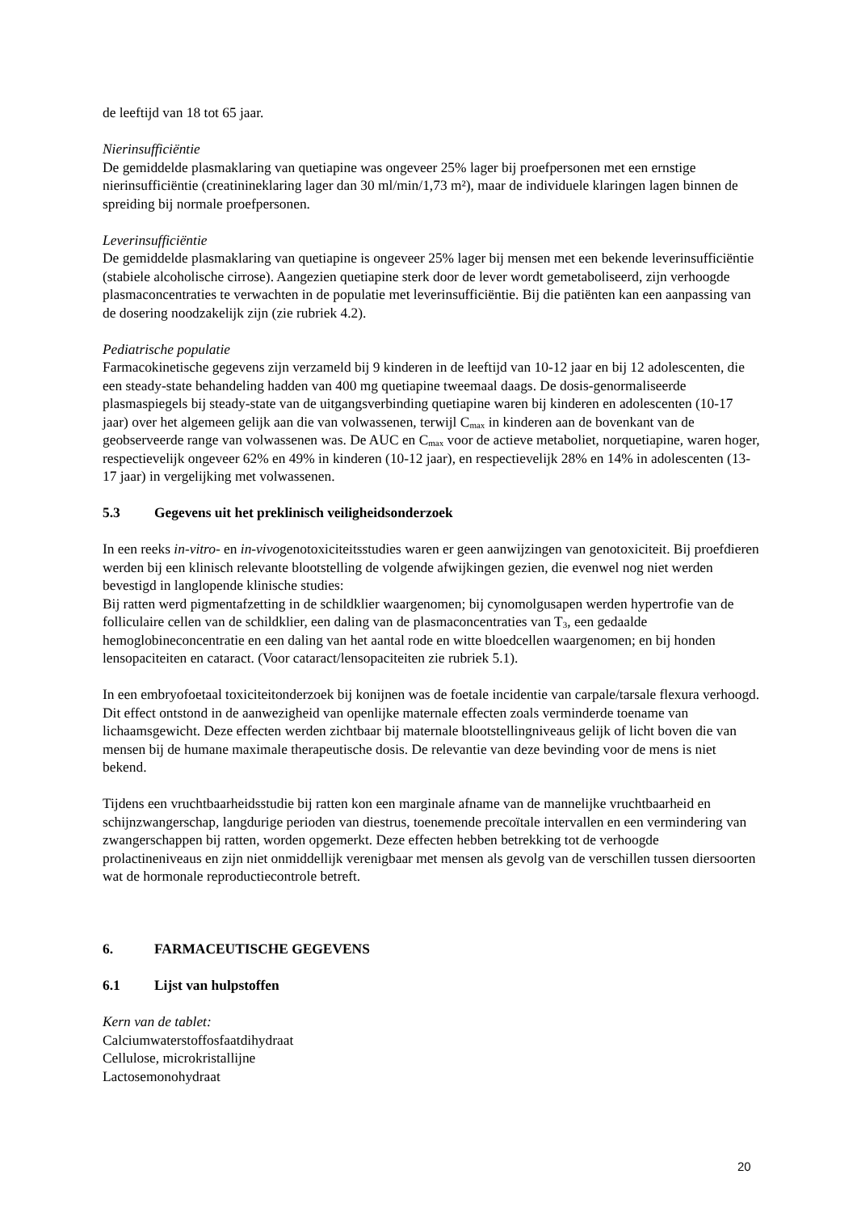de leeftijd van 18 tot 65 jaar.
Nierinsufficiëntie
De gemiddelde plasmaklaring van quetiapine was ongeveer 25% lager bij proefpersonen met een ernstige nierinsufficiëntie (creatinineklaring lager dan 30 ml/min/1,73 m²), maar de individuele klaringen lagen binnen de spreiding bij normale proefpersonen.
Leverinsufficiëntie
De gemiddelde plasmaklaring van quetiapine is ongeveer 25% lager bij mensen met een bekende leverinsufficiëntie (stabiele alcoholische cirrose). Aangezien quetiapine sterk door de lever wordt gemetaboliseerd, zijn verhoogde plasmaconcentraties te verwachten in de populatie met leverinsufficiëntie. Bij die patiënten kan een aanpassing van de dosering noodzakelijk zijn (zie rubriek 4.2).
Pediatrische populatie
Farmacokinetische gegevens zijn verzameld bij 9 kinderen in de leeftijd van 10-12 jaar en bij 12 adolescenten, die een steady-state behandeling hadden van 400 mg quetiapine tweemaal daags. De dosis-genormaliseerde plasmaspiegels bij steady-state van de uitgangsverbinding quetiapine waren bij kinderen en adolescenten (10-17 jaar) over het algemeen gelijk aan die van volwassenen, terwijl C<sub>max</sub> in kinderen aan de bovenkant van de geobserveerde range van volwassenen was. De AUC en C<sub>max</sub> voor de actieve metaboliet, norquetiapine, waren hoger, respectievelijk ongeveer 62% en 49% in kinderen (10-12 jaar), en respectievelijk 28% en 14% in adolescenten (13-17 jaar) in vergelijking met volwassenen.
5.3 Gegevens uit het preklinisch veiligheidsonderzoek
In een reeks in-vitro- en in-vivogenotoxiciteitsstudies waren er geen aanwijzingen van genotoxiciteit. Bij proefdieren werden bij een klinisch relevante blootstelling de volgende afwijkingen gezien, die evenwel nog niet werden bevestigd in langlopende klinische studies:
Bij ratten werd pigmentafzetting in de schildklier waargenomen; bij cynomolgusapen werden hypertrofie van de folliculaire cellen van de schildklier, een daling van de plasmaconcentraties van T<sub>3</sub>, een gedaalde hemoglobineconcentratie en een daling van het aantal rode en witte bloedcellen waargenomen; en bij honden lensopaciteiten en cataract. (Voor cataract/lensopaciteiten zie rubriek 5.1).
In een embryofoetaal toxiciteitonderzoek bij konijnen was de foetale incidentie van carpale/tarsale flexura verhoogd. Dit effect ontstond in de aanwezigheid van openlijke maternale effecten zoals verminderde toename van lichaamsgewicht. Deze effecten werden zichtbaar bij maternale blootstellingniveaus gelijk of licht boven die van mensen bij de humane maximale therapeutische dosis. De relevantie van deze bevinding voor de mens is niet bekend.
Tijdens een vruchtbaarheidsstudie bij ratten kon een marginale afname van de mannelijke vruchtbaarheid en schijnzwangerschap, langdurige perioden van diestrus, toenemende precoïtale intervallen en een vermindering van zwangerschappen bij ratten, worden opgemerkt. Deze effecten hebben betrekking tot de verhoogde prolactineniveaus en zijn niet onmiddellijk verenigbaar met mensen als gevolg van de verschillen tussen diersoorten wat de hormonale reproductiecontrole betreft.
6. FARMACEUTISCHE GEGEVENS
6.1 Lijst van hulpstoffen
Kern van de tablet:
Calciumwaterstoffosfaatdihydraat
Cellulose, microkristallijne
Lactosemonohydraat
20